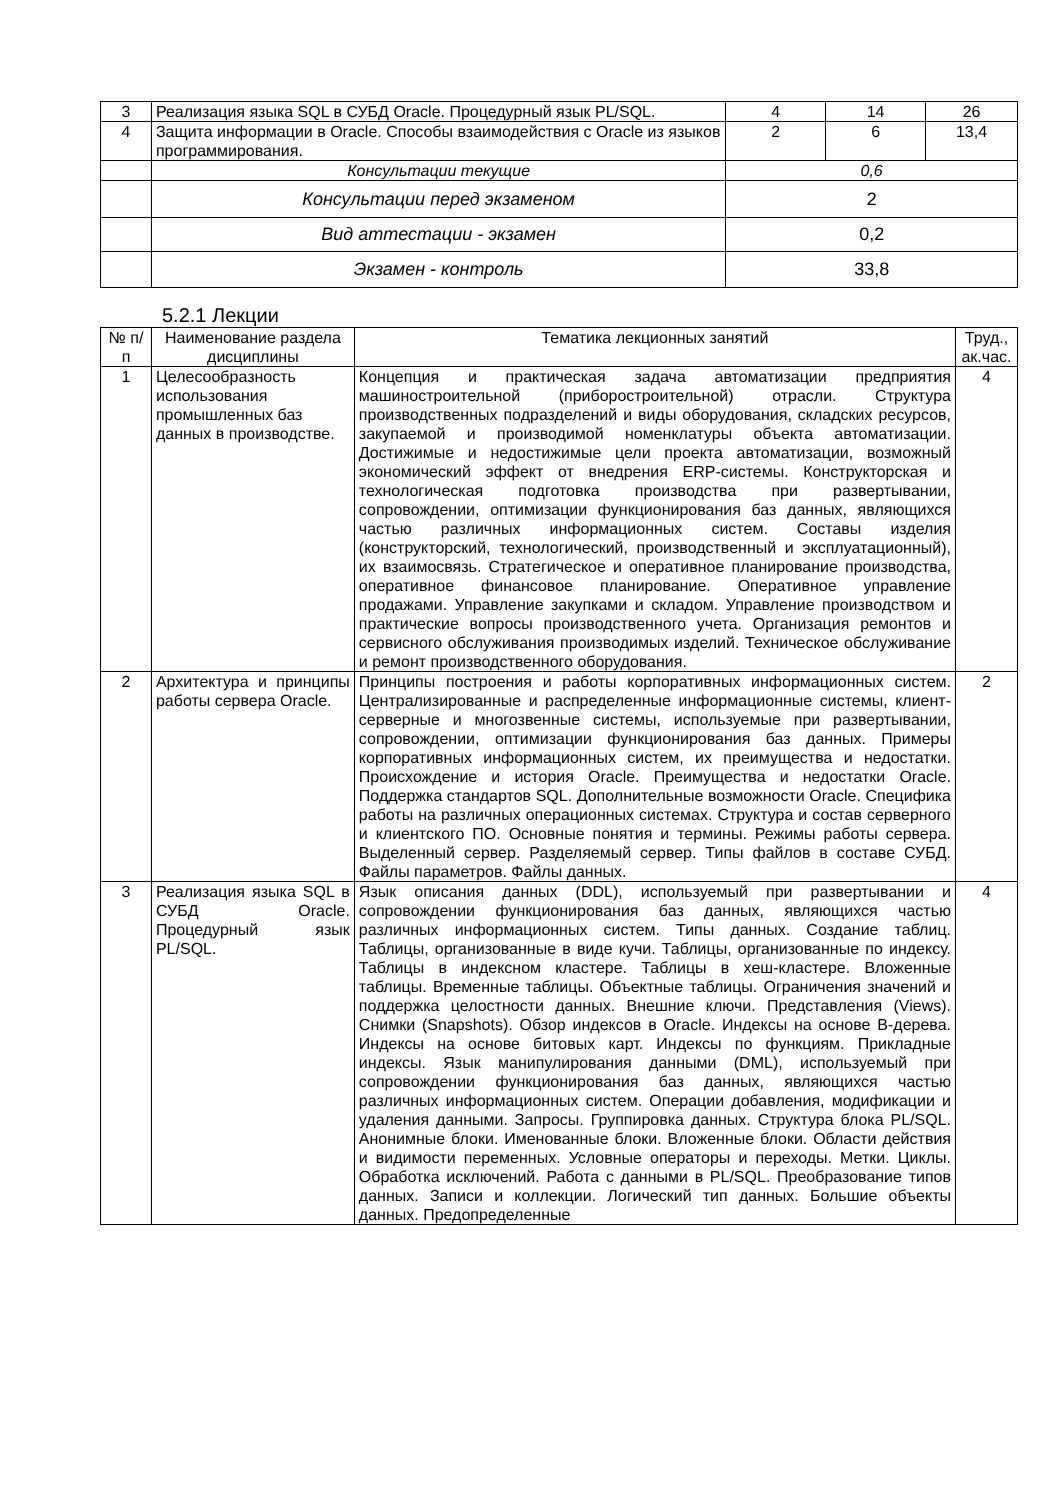| 3 | Реализация языка SQL в СУБД Oracle. Процедурный язык PL/SQL. | 4 | 14 | 26 |
| 4 | Защита информации в Oracle. Способы взаимодействия с Oracle из языков программирования. | 2 | 6 | 13,4 |
| | Консультации текущие | 0,6 | | |
| | Консультации перед экзаменом | 2 | | |
| | Вид аттестации - экзамен | 0,2 | | |
| | Экзамен - контроль | 33,8 | | |
5.2.1 Лекции
| № п/п | Наименование раздела дисциплины | Тематика лекционных занятий | Труд., ак.час. |
| --- | --- | --- | --- |
| 1 | Целесообразность использования промышленных баз данных в производстве. | Концепция и практическая задача автоматизации предприятия машиностроительной (приборостроительной) отрасли. Структура производственных подразделений и виды оборудования, складских ресурсов, закупаемой и производимой номенклатуры объекта автоматизации. Достижимые и недостижимые цели проекта автоматизации, возможный экономический эффект от внедрения ERP-системы. Конструкторская и технологическая подготовка производства при развертывании, сопровождении, оптимизации функционирования баз данных, являющихся частью различных информационных систем. Составы изделия (конструкторский, технологический, производственный и эксплуатационный), их взаимосвязь. Стратегическое и оперативное планирование производства, оперативное финансовое планирование. Оперативное управление продажами. Управление закупками и складом. Управление производством и практические вопросы производственного учета. Организация ремонтов и сервисного обслуживания производимых изделий. Техническое обслуживание и ремонт производственного оборудования. | 4 |
| 2 | Архитектура и принципы работы сервера Oracle. | Принципы построения и работы корпоративных информационных систем. Централизированные и распределенные информационные системы, клиент-серверные и многозвенные системы, используемые при развертывании, сопровождении, оптимизации функционирования баз данных. Примеры корпоративных информационных систем, их преимущества и недостатки. Происхождение и история Oracle. Преимущества и недостатки Oracle. Поддержка стандартов SQL. Дополнительные возможности Oracle. Специфика работы на различных операционных системах. Структура и состав серверного и клиентского ПО. Основные понятия и термины. Режимы работы сервера. Выделенный сервер. Разделяемый сервер. Типы файлов в составе СУБД. Файлы параметров. Файлы данных. | 2 |
| 3 | Реализация языка SQL в СУБД Oracle. Процедурный язык PL/SQL. | Язык описания данных (DDL), используемый при развертывании и сопровождении функционирования баз данных, являющихся частью различных информационных систем. Типы данных. Создание таблиц. Таблицы, организованные в виде кучи. Таблицы, организованные по индексу. Таблицы в индексном кластере. Таблицы в хеш-кластере. Вложенные таблицы. Временные таблицы. Объектные таблицы. Ограничения значений и поддержка целостности данных. Внешние ключи. Представления (Views). Снимки (Snapshots). Обзор индексов в Oracle. Индексы на основе В-дерева. Индексы на основе битовых карт. Индексы по функциям. Прикладные индексы. Язык манипулирования данными (DML), используемый при сопровождении функционирования баз данных, являющихся частью различных информационных систем. Операции добавления, модификации и удаления данными. Запросы. Группировка данных. Структура блока PL/SQL. Анонимные блоки. Именованные блоки. Вложенные блоки. Области действия и видимости переменных. Условные операторы и переходы. Метки. Циклы. Обработка исключений. Работа с данными в PL/SQL. Преобразование типов данных. Записи и коллекции. Логический тип данных. Большие объекты данных. Предопределенные | 4 |